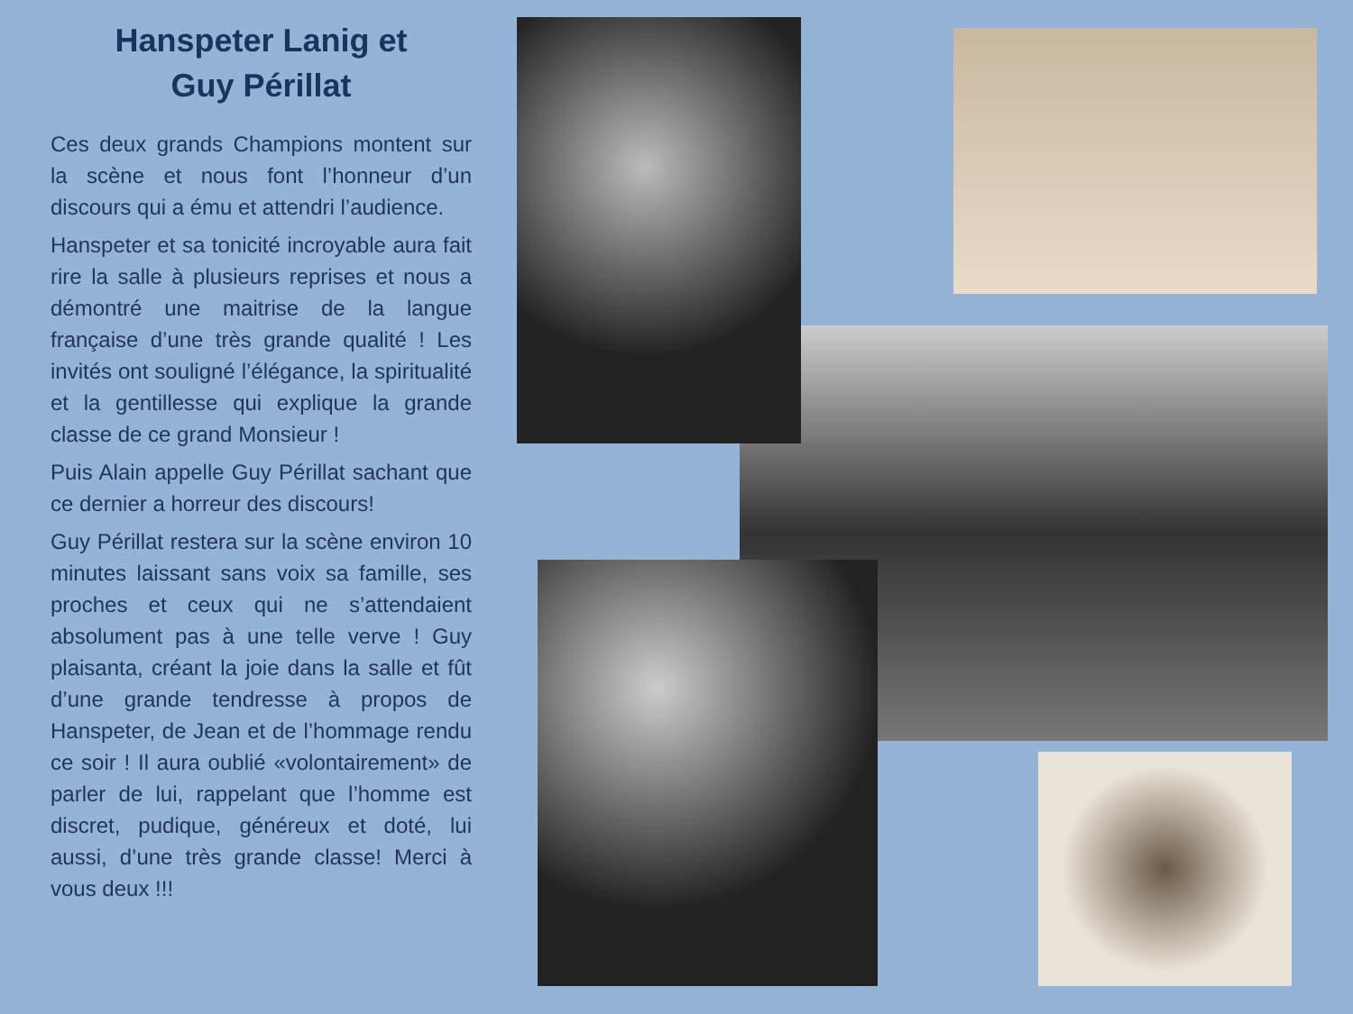Hanspeter Lanig et
Guy Périllat
Ces deux grands Champions montent sur la scène et nous font l’honneur d’un discours qui a ému et attendri l’audience.
Hanspeter et sa tonicité incroyable aura fait rire la salle à plusieurs reprises et nous a démontré une maitrise de la langue française d’une très grande qualité ! Les invités ont souligné l’élégance, la spiritualité et la gentillesse qui explique la grande classe de ce grand Monsieur !
Puis Alain appelle Guy Périllat sachant que ce dernier a horreur des discours!
Guy Périllat restera sur la scène environ 10 minutes laissant sans voix sa famille, ses proches et ceux qui ne s’attendaient absolument pas à une telle verve ! Guy plaisanta, créant la joie dans la salle et fût d’une grande tendresse à propos de Hanspeter, de Jean et de l’hommage rendu ce soir ! Il aura oublié «volontairement» de parler de lui, rappelant que l’homme est discret, pudique, généreux et doté, lui aussi, d’une très grande classe! Merci à vous deux !!!